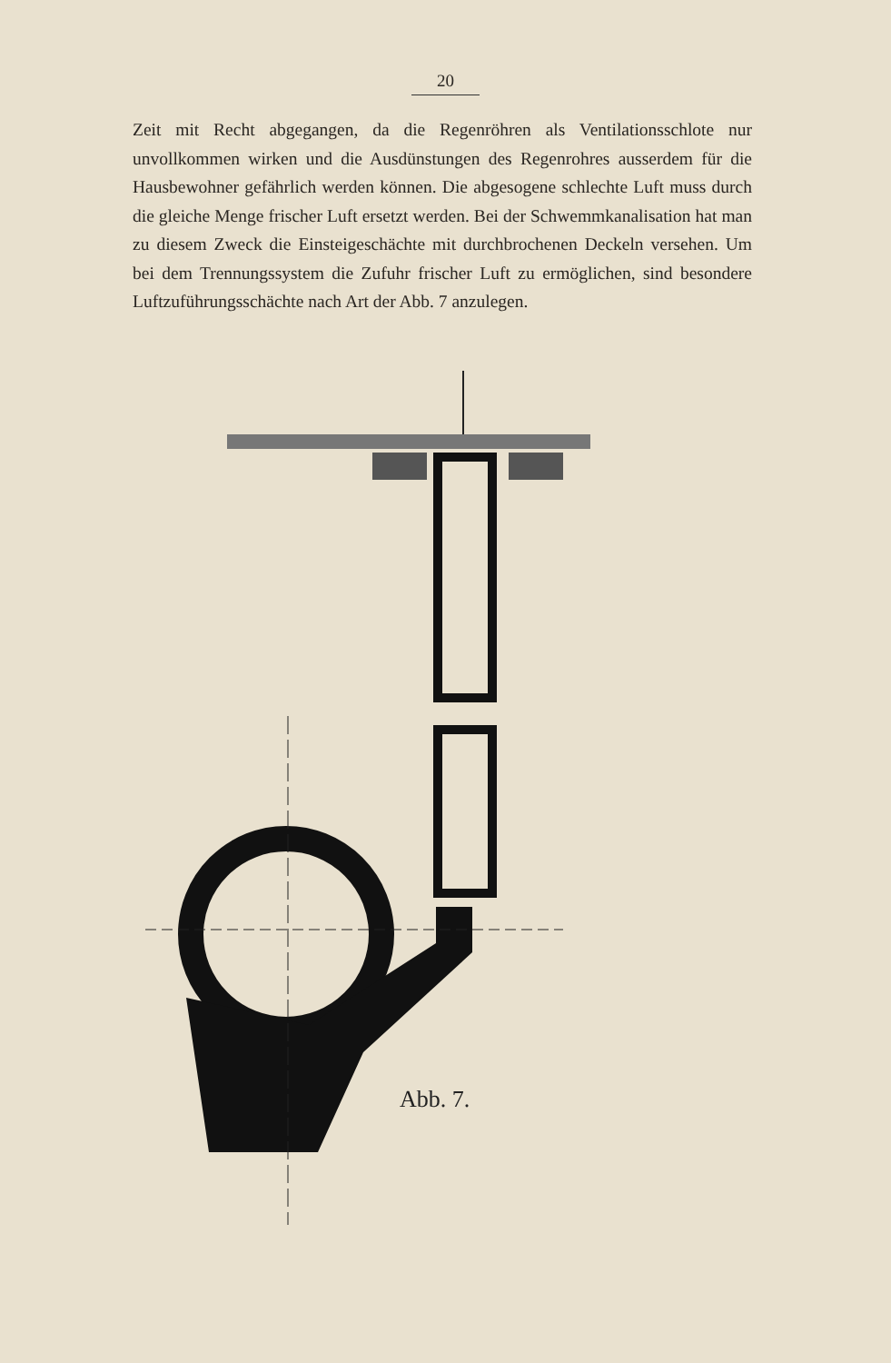20
Zeit mit Recht abgegangen, da die Regenröhren als Ventilations­schlote nur unvollkommen wirken und die Ausdünstungen des Regen­rohres ausserdem für die Hausbewohner gefährlich werden können. Die abgesogene schlechte Luft muss durch die gleiche Menge frischer Luft ersetzt werden. Bei der Schwemmkanalisation hat man zu diesem Zweck die Einsteigeschächte mit durchbrochenen Deckeln versehen. Um bei dem Trennungssystem die Zufuhr frischer Luft zu ermöglichen, sind besondere Luftzuführungsschächte nach Art der Abb. 7 anzulegen.
Abb. 7.